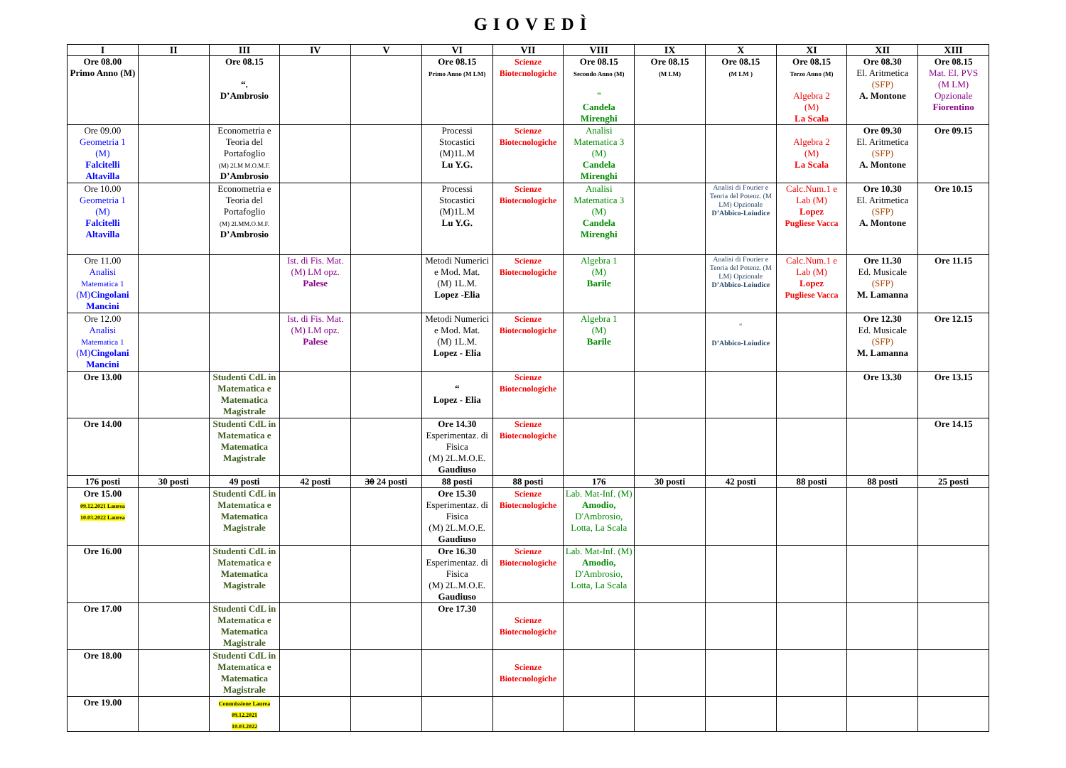GIOVEDÌ
| I | II | III | IV | V | VI | VII | VIII | IX | X | XI | XII | XIII |
| --- | --- | --- | --- | --- | --- | --- | --- | --- | --- | --- | --- | --- |
| Ore 08.00 Primo Anno (M) | | Ore 08.15 “. D’Ambrosio | | | Ore 08.15 Primo Anno (M LM) | Scienze Biotecnologiche | Ore 08.15 Secondo Anno (M) " Candela Mirenghi | Ore 08.15 (M LM) | Ore 08.15 (M LM ) | Ore 08.15 Terzo Anno (M) Algebra 2 (M) La Scala | Ore 08.30 El. Aritmetica (SFP) A. Montone | Ore 08.15 Mat. El. PVS (M LM) Opzionale Fiorentino |
| Ore 09.00 Geometria 1 (M) Falcitelli Altavilla | | Econometria e Teoria del Portafoglio (M) 2LM M.O.M.F. D’Ambrosio | | | Processi Stocastici (M)1L.M Lu Y.G. | Scienze Biotecnologiche | Analisi Matematica 3 (M) Candela Mirenghi | | | Algebra 2 (M) La Scala | Ore 09.30 El. Aritmetica (SFP) A. Montone | Ore 09.15 |
| Ore 10.00 Geometria 1 (M) Falcitelli Altavilla | | Econometria e Teoria del Portafoglio (M) 2LMM.O.M.F. D’Ambrosio | | | Processi Stocastici (M)1L.M Lu Y.G. | Scienze Biotecnologiche | Analisi Matematica 3 (M) Candela Mirenghi | | Analisi di Fourier e Teoria del Potenz. (M LM) Opzionale D’Abbico-Loiudice | Calc.Num.1 e Lab (M) Lopez Pugliese Vacca | Ore 10.30 El. Aritmetica (SFP) A. Montone | Ore 10.15 |
| Ore 11.00 Analisi Matematica 1 (M) Cingolani Mancini | | | Ist. di Fis. Mat. (M) LM opz. Palese | | Metodi Numerici e Mod. Mat. (M) 1L.M. Lopez -Elia | Scienze Biotecnologiche | Algebra 1 (M) Barile | | Analisi di Fourier e Teoria del Potenz. (M LM) Opzionale D’Abbico-Loiudice | Calc.Num.1 e Lab (M) Lopez Pugliese Vacca | Ore 11.30 Ed. Musicale (SFP) M. Lamanna | Ore 11.15 |
| Ore 12.00 Analisi Matematica 1 (M) Cingolani Mancini | | | Ist. di Fis. Mat. (M) LM opz. Palese | | Metodi Numerici e Mod. Mat. (M) 1L.M. Lopez - Elia | Scienze Biotecnologiche | Algebra 1 (M) Barile | | “ D’Abbico-Loiudice | | Ore 12.30 Ed. Musicale (SFP) M. Lamanna | Ore 12.15 |
| Ore 13.00 | | Studenti CdL in Matematica e Matematica Magistrale | | | “ Lopez - Elia | Scienze Biotecnologiche | | | | | Ore 13.30 | Ore 13.15 |
| Ore 14.00 | | Studenti CdL in Matematica e Matematica Magistrale | | | Ore 14.30 Esperimentaz. di Fisica (M) 2L.M.O.E. Gaudiuso | Scienze Biotecnologiche | | | | | | Ore 14.15 |
| 176 posti | 30 posti | 49 posti | 42 posti | 30 24 posti | 88 posti | 88 posti | 176 | 30 posti | 42 posti | 88 posti | 88 posti | 25 posti |
| Ore 15.00 09.12.2021 Laurea 10.03.2022 Laurea | | Studenti CdL in Matematica e Matematica Magistrale | | | Ore 15.30 Esperimentaz. di Fisica (M) 2L.M.O.E. Gaudiuso | Scienze Biotecnologiche | Lab. Mat-Inf. (M) Amodio, D'Ambrosio, Lotta, La Scala | | | | | |
| Ore 16.00 | | Studenti CdL in Matematica e Matematica Magistrale | | | Ore 16.30 Esperimentaz. di Fisica (M) 2L.M.O.E. Gaudiuso | Scienze Biotecnologiche | Lab. Mat-Inf. (M) Amodio, D'Ambrosio, Lotta, La Scala | | | | | |
| Ore 17.00 | | Studenti CdL in Matematica e Matematica Magistrale | | | Ore 17.30 | Scienze Biotecnologiche | | | | | | |
| Ore 18.00 | | Studenti CdL in Matematica e Matematica Magistrale | | | | Scienze Biotecnologiche | | | | | | |
| Ore 19.00 | | Commissione Laurea 09.12.2021 10.03.2022 | | | | | | | | | | |